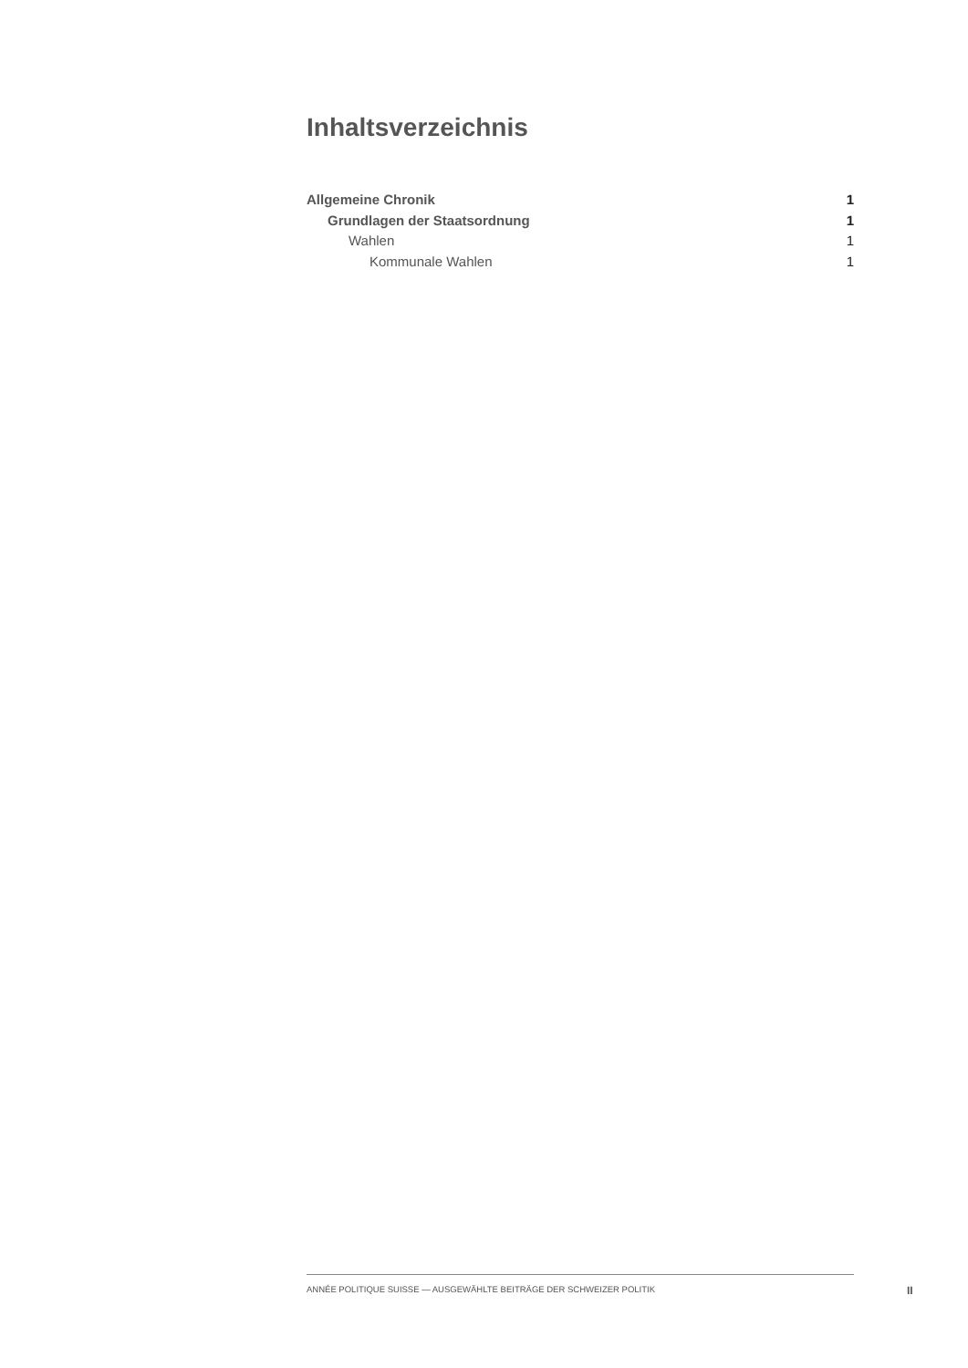Inhaltsverzeichnis
Allgemeine Chronik 1
Grundlagen der Staatsordnung 1
Wahlen 1
Kommunale Wahlen 1
ANNÉE POLITIQUE SUISSE — AUSGEWÄHLTE BEITRÄGE DER SCHWEIZER POLITIK
II